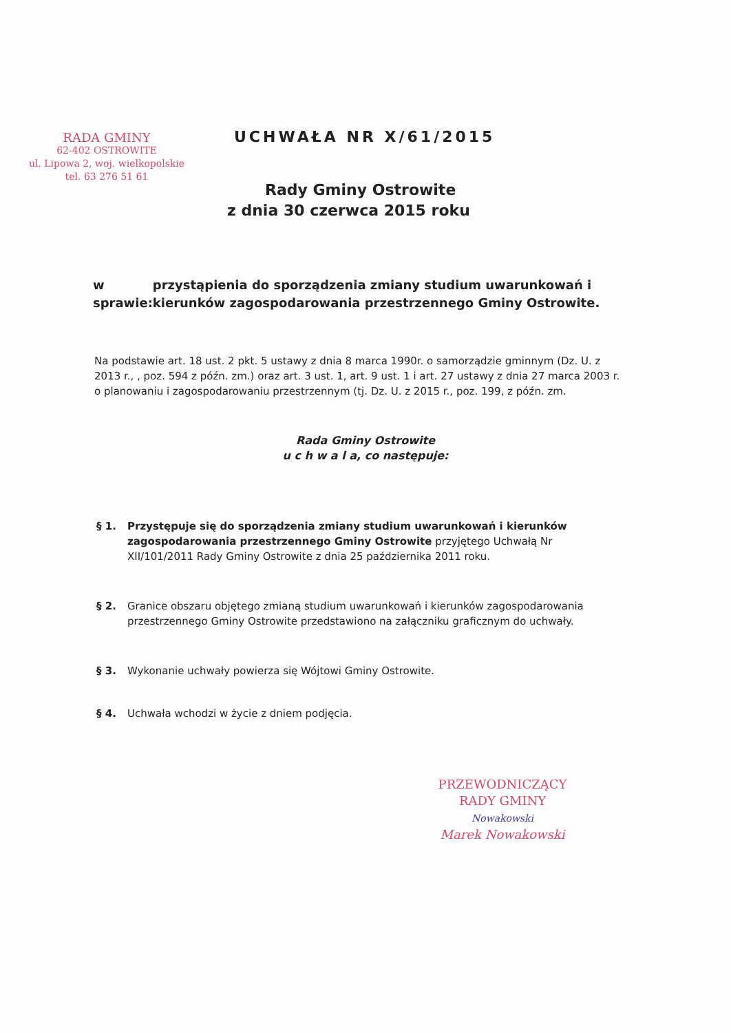RADA GMINY
62-402 OSTROWITE
ul. Lipowa 2, woj. wielkopolskie
tel. 63 276 51 61
UCHWAŁA NR X/61/2015
Rady Gminy Ostrowite
z dnia 30 czerwca 2015 roku
w sprawie: przystąpienia do sporządzenia zmiany studium uwarunkowań i kierunków zagospodarowania przestrzennego Gminy Ostrowite.
Na podstawie art. 18 ust. 2 pkt. 5 ustawy z dnia 8 marca 1990r. o samorządzie gminnym (Dz. U. z 2013 r., , poz. 594 z późn. zm.) oraz art. 3 ust. 1, art. 9 ust. 1 i art. 27 ustawy z dnia 27 marca 2003 r. o planowaniu i zagospodarowaniu przestrzennym (tj. Dz. U. z 2015 r., poz. 199, z późn. zm.
Rada Gminy Ostrowite
u c h w a l a, co następuje:
§ 1. Przystępuje się do sporządzenia zmiany studium uwarunkowań i kierunków zagospodarowania przestrzennego Gminy Ostrowite przyjętego Uchwałą Nr XII/101/2011 Rady Gminy Ostrowite z dnia 25 października 2011 roku.
§ 2. Granice obszaru objętego zmianą studium uwarunkowań i kierunków zagospodarowania przestrzennego Gminy Ostrowite przedstawiono na załączniku graficznym do uchwały.
§ 3. Wykonanie uchwały powierza się Wójtowi Gminy Ostrowite.
§ 4. Uchwała wchodzi w życie z dniem podjęcia.
PRZEWODNICZĄCY
RADY GMINY
Nowakowski
Marek Nowakowski